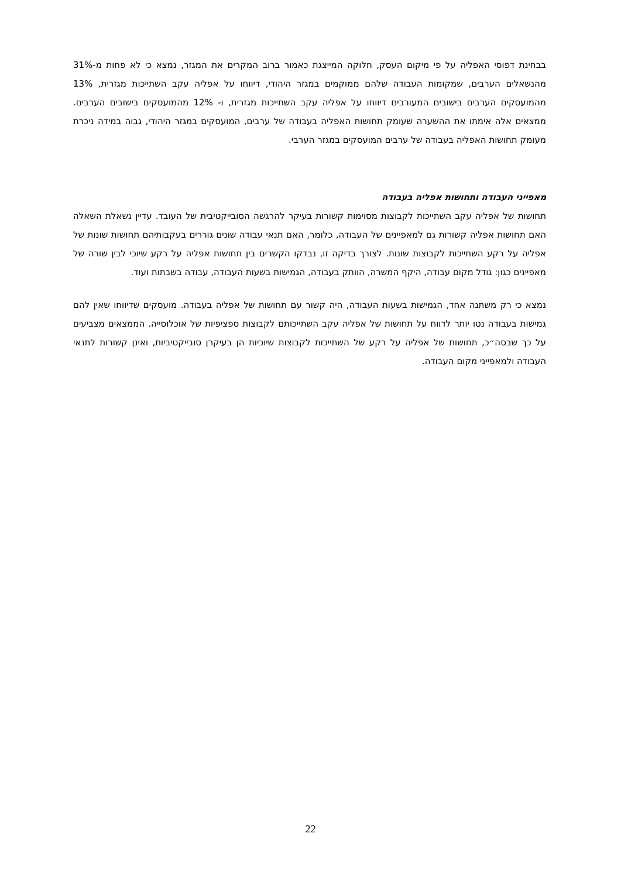בבחינת דפוסי האפליה על פי מיקום העסק, חלוקה המייצגת כאמור ברוב המקרים את המגזר, נמצא כי לא פחות מ-31% מהנשאלים הערבים, שמקומות העבודה שלהם ממוקמים במגזר היהודי, דיווחו על אפליה עקב השתייכות מגזרית, 13% מהמועסקים הערבים בישובים המעורבים דיווחו על אפליה עקב השתייכות מגזרית, ו- 12% מהמועסקים בישובים הערבים. ממצאים אלה אימתו את ההשערה שעומק תחושות האפליה בעבודה של ערבים, המועסקים במגזר היהודי, גבוה במידה ניכרת מעומק תחושות האפליה בעבודה של ערבים המועסקים במגזר הערבי.
מאפייני העבודה ותחושות אפליה בעבודה
תחושות של אפליה עקב השתייכות לקבוצות מסוימות קשורות בעיקר להרגשה הסובייקטיבית של העובד. עדיין נשאלת השאלה האם תחושות אפליה קשורות גם למאפיינים של העבודה, כלומר, האם תנאי עבודה שונים גוררים בעקבותיהם תחושות שונות של אפליה על רקע השתייכות לקבוצות שונות. לצורך בדיקה זו, נבדקו הקשרים בין תחושות אפליה על רקע שיוכי לבין שורה של מאפיינים כגון: גודל מקום עבודה, היקף המשרה, הוותק בעבודה, הגמישות בשעות העבודה, עבודה בשבתות ועוד.
נמצא כי רק משתנה אחד, הגמישות בשעות העבודה, היה קשור עם תחושות של אפליה בעבודה. מועסקים שדיווחו שאין להם גמישות בעבודה נטו יותר לדווח על תחושות של אפליה עקב השתייכותם לקבוצות ספציפיות של אוכלוסייה. הממצאים מצביעים על כך שבסה״כ, תחושות של אפליה על רקע של השתייכות לקבוצות שיוכיות הן בעיקרן סובייקטיביות, ואינן קשורות לתנאי העבודה ולמאפייני מקום העבודה.
22